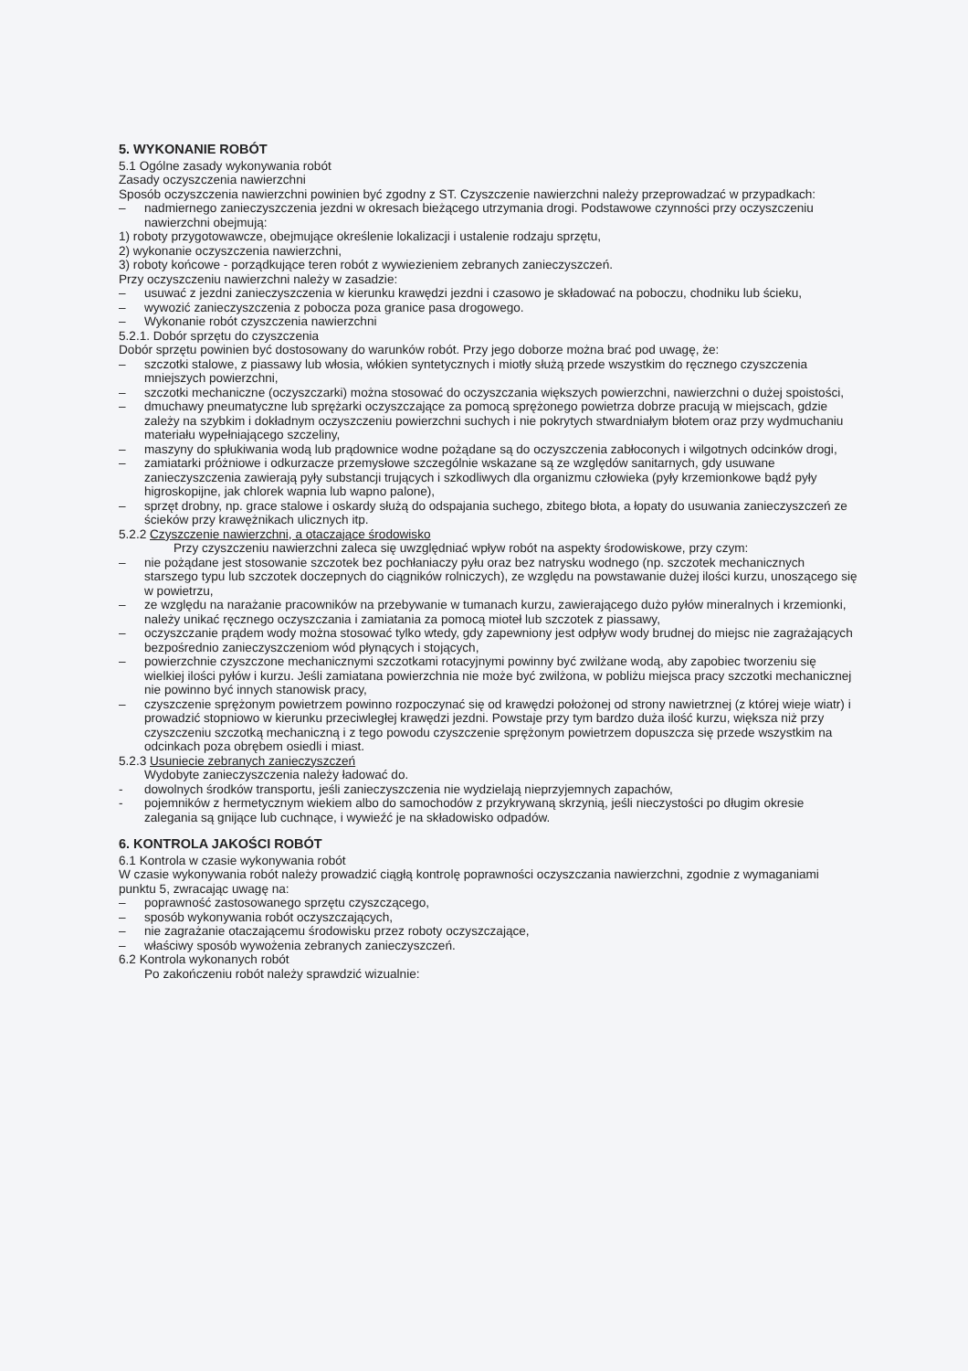5. WYKONANIE ROBÓT
5.1 Ogólne zasady wykonywania robót
Zasady oczyszczenia nawierzchni
Sposób oczyszczenia nawierzchni powinien być zgodny z ST. Czyszczenie nawierzchni należy przeprowadzać w przypadkach:
– nadmiernego zanieczyszczenia jezdni w okresach bieżącego utrzymania drogi. Podstawowe czynności przy oczyszczeniu nawierzchni obejmują:
1) roboty przygotowawcze, obejmujące określenie lokalizacji i ustalenie rodzaju sprzętu,
2) wykonanie oczyszczenia nawierzchni,
3) roboty końcowe - porządkujące teren robót z wywiezieniem zebranych zanieczyszczeń.
Przy oczyszczeniu nawierzchni należy w zasadzie:
– usuwać z jezdni zanieczyszczenia w kierunku krawędzi jezdni i czasowo je składować na poboczu, chodniku lub ścieku,
– wywozić zanieczyszczenia z pobocza poza granice pasa drogowego.
– Wykonanie robót czyszczenia nawierzchni
5.2.1. Dobór sprzętu do czyszczenia
Dobór sprzętu powinien być dostosowany do warunków robót. Przy jego doborze można brać pod uwagę, że:
– szczotki stalowe, z piassawy lub włosia, włókien syntetycznych i miotły służą przede wszystkim do ręcznego czyszczenia mniejszych powierzchni,
– szczotki mechaniczne (oczyszczarki) można stosować do oczyszczania większych powierzchni, nawierzchni o dużej spoistości,
– dmuchawy pneumatyczne lub sprężarki oczyszczające za pomocą sprężonego powietrza dobrze pracują w miejscach, gdzie zależy na szybkim i dokładnym oczyszczeniu powierzchni suchych i nie pokrytych stwardniałym błotem oraz przy wydmuchaniu materiału wypełniającego szczeliny,
– maszyny do spłukiwania wodą lub prądownice wodne pożądane są do oczyszczenia zabłoconych i wilgotnych odcinków drogi,
– zamiatarki próżniowe i odkurzacze przemysłowe szczególnie wskazane są ze względów sanitarnych, gdy usuwane zanieczyszczenia zawierają pyły substancji trujących i szkodliwych dla organizmu człowieka (pyły krzemionkowe bądź pyły higroskopijne, jak chlorek wapnia lub wapno palone),
– sprzęt drobny, np. grace stalowe i oskardy służą do odspajania suchego, zbitego błota, a łopaty do usuwania zanieczyszczeń ze ścieków przy krawężnikach ulicznych itp.
5.2.2 Czyszczenie nawierzchni, a otaczające środowisko
Przy czyszczeniu nawierzchni zaleca się uwzględniać wpływ robót na aspekty środowiskowe, przy czym:
– nie pożądane jest stosowanie szczotek bez pochłaniaczy pyłu oraz bez natrysku wodnego (np. szczotek mechanicznych starszego typu lub szczotek doczepnych do ciągników rolniczych), ze względu na powstawanie dużej ilości kurzu, unoszącego się w powietrzu,
– ze względu na narażanie pracowników na przebywanie w tumanach kurzu, zawierającego dużo pyłów mineralnych i krzemionki, należy unikać ręcznego oczyszczania i zamiatania za pomocą mioteł lub szczotek z piassawy,
– oczyszczanie prądem wody można stosować tylko wtedy, gdy zapewniony jest odpływ wody brudnej do miejsc nie zagrażających bezpośrednio zanieczyszczeniom wód płynących i stojących,
– powierzchnie czyszczone mechanicznymi szczotkami rotacyjnymi powinny być zwilżane wodą, aby zapobiec tworzeniu się wielkiej ilości pyłów i kurzu. Jeśli zamiatana powierzchnia nie może być zwilżona, w pobliżu miejsca pracy szczotki mechanicznej nie powinno być innych stanowisk pracy,
– czyszczenie sprężonym powietrzem powinno rozpoczynać się od krawędzi położonej od strony nawietrznej (z której wieje wiatr) i prowadzić stopniowo w kierunku przeciwległej krawędzi jezdni. Powstaje przy tym bardzo duża ilość kurzu, większa niż przy czyszczeniu szczotką mechaniczną i z tego powodu czyszczenie sprężonym powietrzem dopuszcza się przede wszystkim na odcinkach poza obrębem osiedli i miast.
5.2.3 Usuniecie zebranych zanieczyszczeń
Wydobyte zanieczyszczenia należy ładować do.
- dowolnych środków transportu, jeśli zanieczyszczenia nie wydzielają nieprzyjemnych zapachów,
- pojemników z hermetycznym wiekiem albo do samochodów z przykrywaną skrzynią, jeśli nieczystości po długim okresie zalegania są gnijące lub cuchnące, i wywieźć je na składowisko odpadów.
6. KONTROLA JAKOŚCI ROBÓT
6.1 Kontrola w czasie wykonywania robót
W czasie wykonywania robót należy prowadzić ciągłą kontrolę poprawności oczyszczania nawierzchni, zgodnie z wymaganiami punktu 5, zwracając uwagę na:
– poprawność zastosowanego sprzętu czyszczącego,
– sposób wykonywania robót oczyszczających,
– nie zagrażanie otaczającemu środowisku przez roboty oczyszczające,
– właściwy sposób wywożenia zebranych zanieczyszczeń.
6.2 Kontrola wykonanych robót
Po zakończeniu robót należy sprawdzić wizualnie: